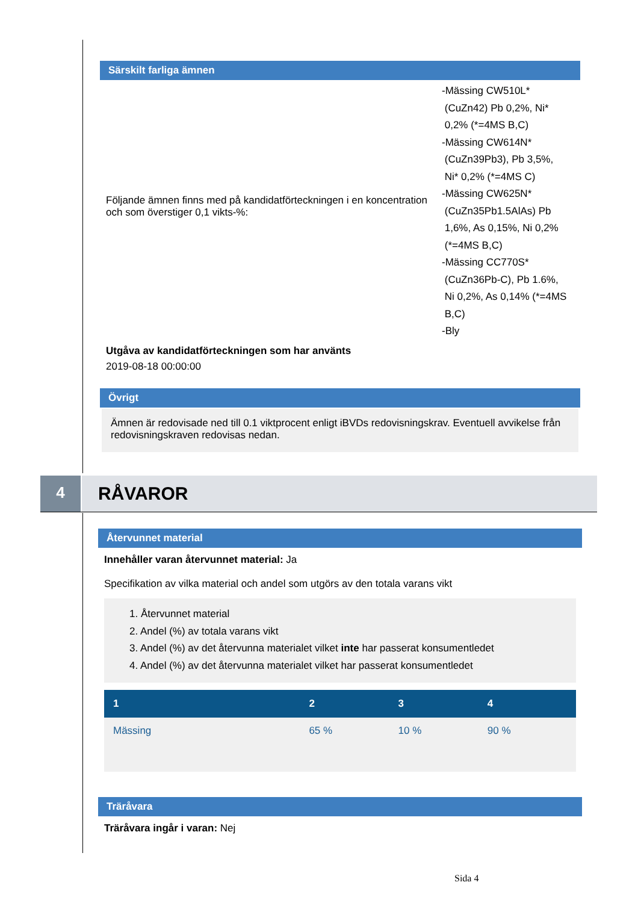Särskilt farliga ämnen
Följande ämnen finns med på kandidatförteckningen i en koncentration och som överstiger 0,1 vikts-%:
-Mässing CW510L*
(CuZn42) Pb 0,2%, Ni*
0,2% (*=4MS B,C)
-Mässing CW614N*
(CuZn39Pb3), Pb 3,5%,
Ni* 0,2% (*=4MS C)
-Mässing CW625N*
(CuZn35Pb1.5AlAs) Pb
1,6%, As 0,15%, Ni 0,2%
(*=4MS B,C)
-Mässing CC770S*
(CuZn36Pb-C), Pb 1.6%,
Ni 0,2%, As 0,14% (*=4MS
B,C)
-Bly
Utgåva av kandidatförteckningen som har använts
2019-08-18 00:00:00
Övrigt
Ämnen är redovisade ned till 0.1 viktprocent enligt iBVDs redovisningskrav. Eventuell avvikelse från redovisningskraven redovisas nedan.
4
RÅVAROR
Återvunnet material
Innehåller varan återvunnet material: Ja
Specifikation av vilka material och andel som utgörs av den totala varans vikt
1. Återvunnet material
2. Andel (%) av totala varans vikt
3. Andel (%) av det återvunna materialet vilket inte har passerat konsumentledet
4. Andel (%) av det återvunna materialet vilket har passerat konsumentledet
| 1 | 2 | 3 | 4 |
| --- | --- | --- | --- |
| Mässing | 65 % | 10 % | 90 % |
Träråvara
Träråvara ingår i varan: Nej
Sida 4